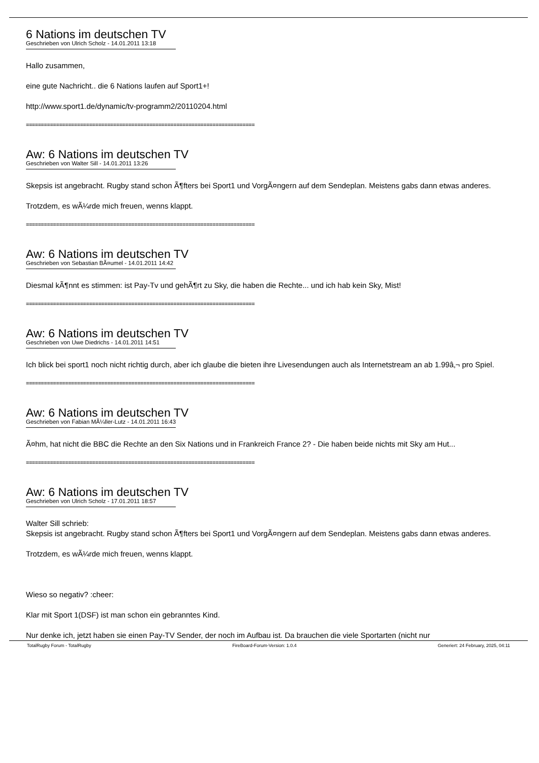6 Nations im deutschen TV
Geschrieben von Ulrich Scholz - 14.01.2011 13:18
Hallo zusammen,
eine gute Nachricht.. die 6 Nations laufen auf Sport1+!
http://www.sport1.de/dynamic/tv-programm2/20110204.html
============================================================================
Aw: 6 Nations im deutschen TV
Geschrieben von Walter Sill - 14.01.2011 13:26
Skepsis ist angebracht. Rugby stand schon Ã¶fters bei Sport1 und VorgÃ¤ngern auf dem Sendeplan. Meistens gabs dann etwas anderes.
Trotzdem, es wÃ¼rde mich freuen, wenns klappt.
============================================================================
Aw: 6 Nations im deutschen TV
Geschrieben von Sebastian BÃ¤umel - 14.01.2011 14:42
Diesmal kÃ¶nnt es stimmen: ist Pay-Tv und gehÃ¶rt zu Sky, die haben die Rechte... und ich hab kein Sky, Mist!
============================================================================
Aw: 6 Nations im deutschen TV
Geschrieben von Uwe Diedrichs - 14.01.2011 14:51
Ich blick bei sport1 noch nicht richtig durch, aber ich glaube die bieten ihre Livesendungen auch als Internetstream an ab 1.99â‚¬ pro Spiel.
============================================================================
Aw: 6 Nations im deutschen TV
Geschrieben von Fabian MÃ¼ller-Lutz - 14.01.2011 16:43
Ã¤hm, hat nicht die BBC die Rechte an den Six Nations und in Frankreich France 2? - Die haben beide nichts mit Sky am Hut...
============================================================================
Aw: 6 Nations im deutschen TV
Geschrieben von Ulrich Scholz - 17.01.2011 18:57
Walter Sill schrieb:
Skepsis ist angebracht. Rugby stand schon Ã¶fters bei Sport1 und VorgÃ¤ngern auf dem Sendeplan. Meistens gabs dann etwas anderes.
Trotzdem, es wÃ¼rde mich freuen, wenns klappt.
Wieso so negativ? :cheer:
Klar mit Sport 1(DSF) ist man schon ein gebranntes Kind.
Nur denke ich, jetzt haben sie einen Pay-TV Sender, der noch im Aufbau ist. Da brauchen die viele Sportarten (nicht nur
TotalRugby Forum - TotalRugby FireBoard-Forum-Version: 1.0.4 Generiert: 24 February, 2025, 04:11